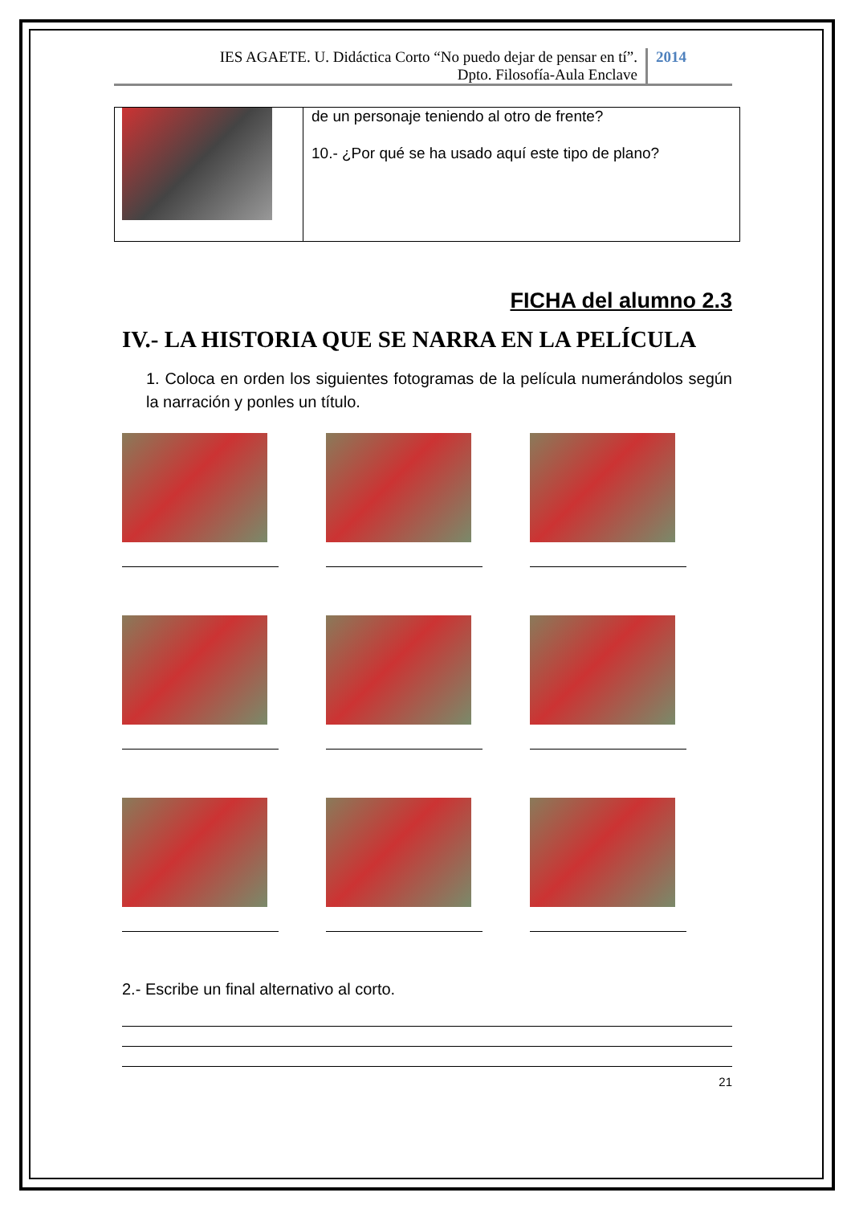IES AGAETE. U. Didáctica Corto “No puedo dejar de pensar en tí”.
Dpto. Filosofía-Aula Enclave
2014
| | de un personaje teniendo al otro de frente? 10.- ¿Por qué se ha usado aquí este tipo de plano? |
FICHA del alumno 2.3
IV.- LA HISTORIA QUE SE NARRA EN LA PELÍCULA
1. Coloca en orden los siguientes fotogramas de la película numerándolos según la narración y ponles un título.
2.- Escribe un final alternativo al corto.
21